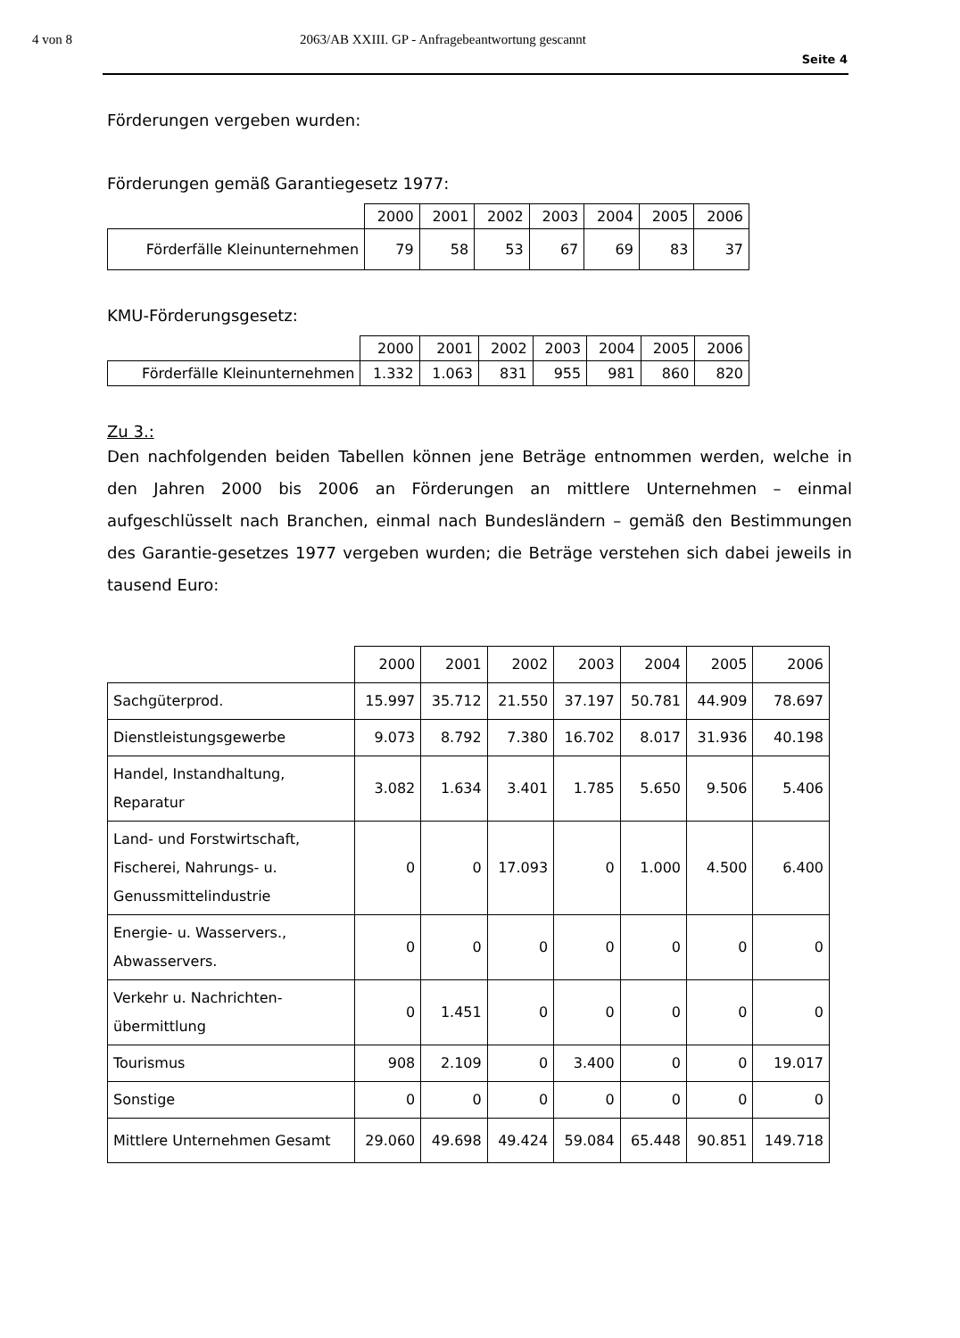4 von 8 2063/AB XXIII. GP - Anfragebeantwortung gescannt
Seite 4
Förderungen vergeben wurden:
Förderungen gemäß Garantiegesetz 1977:
| | 2000 | 2001 | 2002 | 2003 | 2004 | 2005 | 2006 |
| Förderfälle Kleinunternehmen | 79 | 58 | 53 | 67 | 69 | 83 | 37 |
KMU-Förderungsgesetz:
| | 2000 | 2001 | 2002 | 2003 | 2004 | 2005 | 2006 |
| Förderfälle Kleinunternehmen | 1.332 | 1.063 | 831 | 955 | 981 | 860 | 820 |
Zu 3.:
Den nachfolgenden beiden Tabellen können jene Beträge entnommen werden, welche in den Jahren 2000 bis 2006 an Förderungen an mittlere Unternehmen – einmal aufgeschlüsselt nach Branchen, einmal nach Bundesländern – gemäß den Bestimmungen des Garantie-gesetzes 1977 vergeben wurden; die Beträge verstehen sich dabei jeweils in tausend Euro:
| | 2000 | 2001 | 2002 | 2003 | 2004 | 2005 | 2006 |
| Sachgüterprod. | 15.997 | 35.712 | 21.550 | 37.197 | 50.781 | 44.909 | 78.697 |
| Dienstleistungsgewerbe | 9.073 | 8.792 | 7.380 | 16.702 | 8.017 | 31.936 | 40.198 |
| Handel, Instandhaltung, Reparatur | 3.082 | 1.634 | 3.401 | 1.785 | 5.650 | 9.506 | 5.406 |
| Land- und Forstwirtschaft, Fischerei, Nahrungs- u. Genussmittelindustrie | 0 | 0 | 17.093 | 0 | 1.000 | 4.500 | 6.400 |
| Energie- u. Wasservers., Abwasservers. | 0 | 0 | 0 | 0 | 0 | 0 | 0 |
| Verkehr u. Nachrichten- übermittlung | 0 | 1.451 | 0 | 0 | 0 | 0 | 0 |
| Tourismus | 908 | 2.109 | 0 | 3.400 | 0 | 0 | 19.017 |
| Sonstige | 0 | 0 | 0 | 0 | 0 | 0 | 0 |
| Mittlere Unternehmen Gesamt | 29.060 | 49.698 | 49.424 | 59.084 | 65.448 | 90.851 | 149.718 |